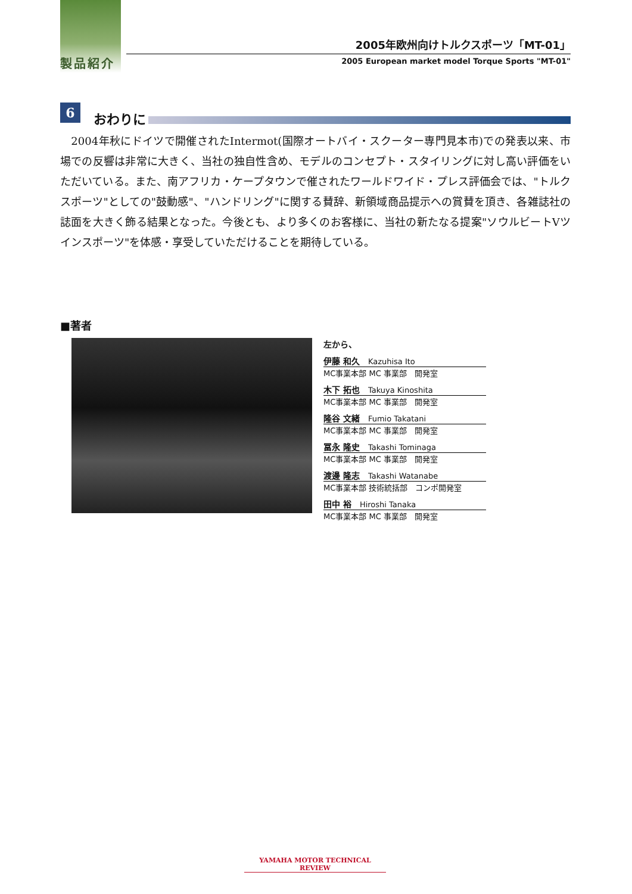製品紹介
2005年欧州向けトルクスポーツ「MT-01」
2005 European market model Torque Sports "MT-01"
6
おわりに
　2004年秋にドイツで開催されたIntermot(国際オートバイ・スクーター専門見本市)での発表以来、市場での反響は非常に大きく、当社の独自性含め、モデルのコンセプト・スタイリングに対し高い評価をいただいている。また、南アフリカ・ケープタウンで催されたワールドワイド・プレス評価会では、"トルクスポーツ"としての"鼓動感"、"ハンドリング"に関する賛辞、新領域商品提示への賞賛を頂き、各雑誌社の誌面を大きく飾る結果となった。今後とも、より多くのお客様に、当社の新たなる提案"ソウルビートVツインスポーツ"を体感・享受していただけることを期待している。
■著者
左から、
伊藤 和久 Kazuhisa Ito
MC事業本部 MC 事業部　開発室
木下 拓也 Takuya Kinoshita
MC事業本部 MC 事業部　開発室
隆谷 文緒 Fumio Takatani
MC事業本部 MC 事業部　開発室
冨永 隆史 Takashi Tominaga
MC事業本部 MC 事業部　開発室
渡邊 隆志 Takashi Watanabe
MC事業本部 技術統括部　コンポ開発室
田中 裕 Hiroshi Tanaka
MC事業本部 MC 事業部　開発室
YAMAHA MOTOR TECHNICAL REVIEW